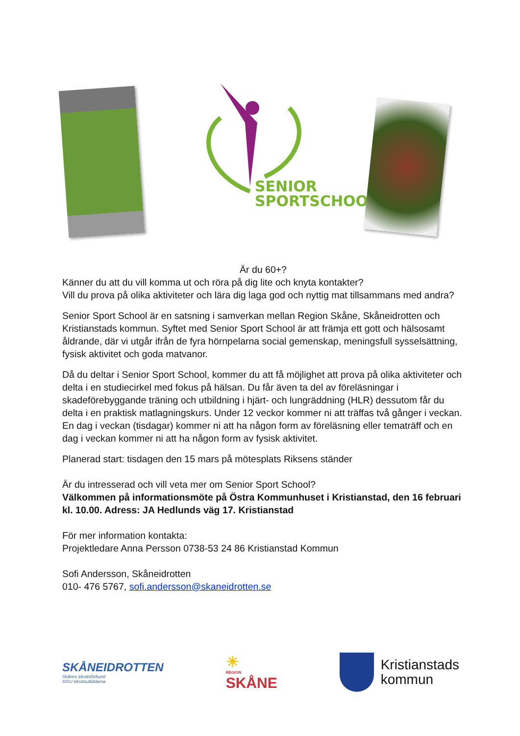SENIOR
SPORTSCHOOL
Är du 60+?
Känner du att du vill komma ut och röra på dig lite och knyta kontakter?
Vill du prova på olika aktiviteter och lära dig laga god och nyttig mat tillsammans med andra?
Senior Sport School är en satsning i samverkan mellan Region Skåne, Skåneidrotten och Kristianstads kommun. Syftet med Senior Sport School är att främja ett gott och hälsosamt åldrande, där vi utgår ifrån de fyra hörnpelarna social gemenskap, meningsfull sysselsättning, fysisk aktivitet och goda matvanor.
Då du deltar i Senior Sport School, kommer du att få möjlighet att prova på olika aktiviteter och delta i en studiecirkel med fokus på hälsan. Du får även ta del av föreläsningar i skadeförebyggande träning och utbildning i hjärt- och lungräddning (HLR) dessutom får du delta i en praktisk matlagningskurs. Under 12 veckor kommer ni att träffas två gånger i veckan. En dag i veckan (tisdagar) kommer ni att ha någon form av föreläsning eller tematräff och en dag i veckan kommer ni att ha någon form av fysisk aktivitet.
Planerad start: tisdagen den 15 mars på mötesplats Riksens ständer
Är du intresserad och vill veta mer om Senior Sport School?
Välkommen på informationsmöte på Östra Kommunhuset i Kristianstad, den 16 februari kl. 10.00. Adress: JA Hedlunds väg 17. Kristianstad
För mer information kontakta:
Projektledare Anna Persson 0738-53 24 86 Kristianstad Kommun
Sofi Andersson, Skåneidrotten
010- 476 5767, sofi.andersson@skaneidrotten.se
SKÅNEIDROTTEN
Skånes Idrottsförbund
SISU Idrottsutbildarna
☀
REGION
SKÅNE
Kristianstads
kommun